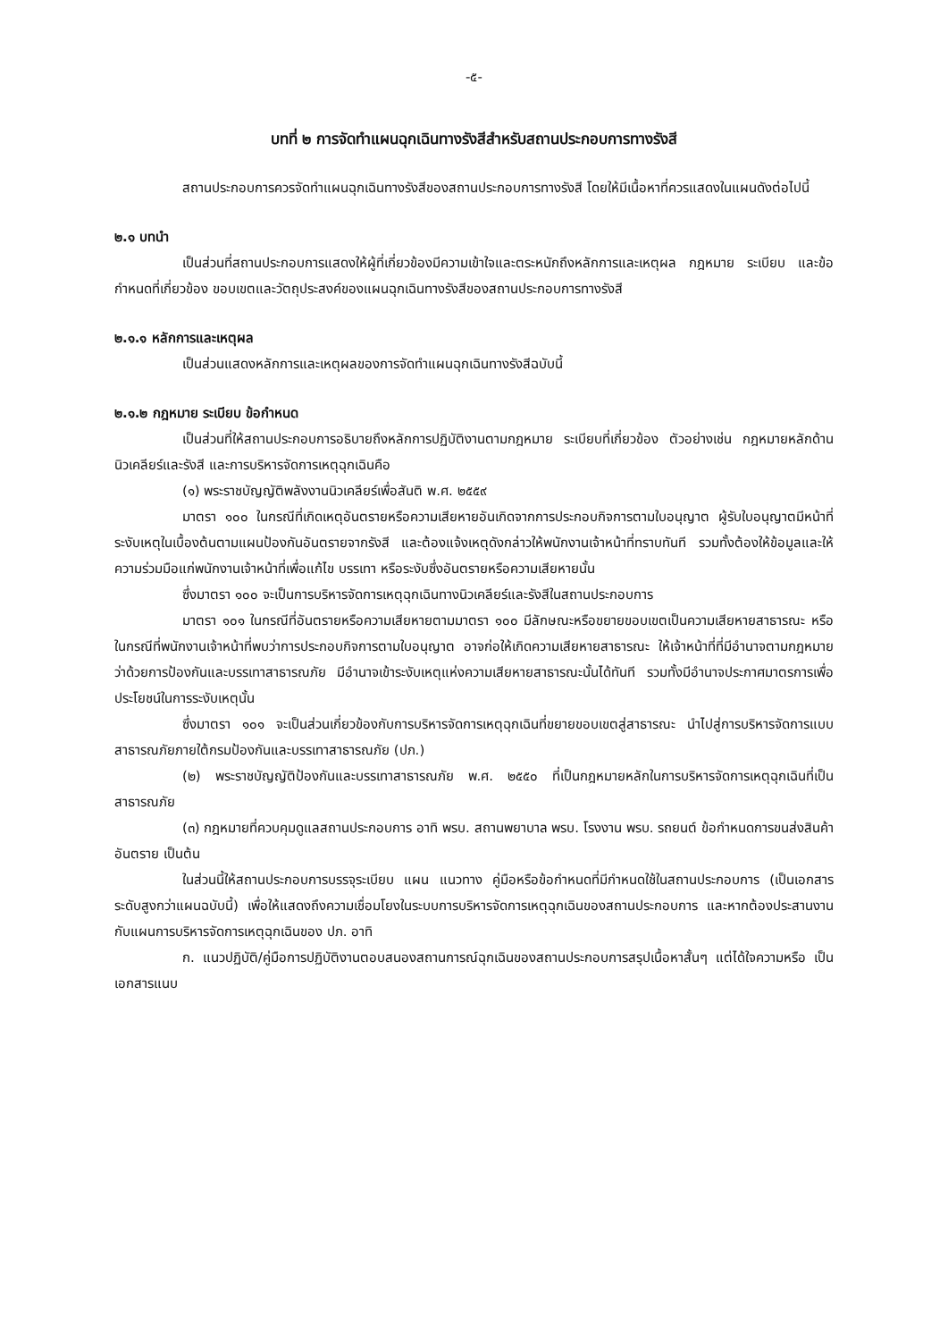-๕-
บทที่ ๒ การจัดทำแผนฉุกเฉินทางรังสีสำหรับสถานประกอบการทางรังสี
สถานประกอบการควรจัดทำแผนฉุกเฉินทางรังสีของสถานประกอบการทางรังสี โดยให้มีเนื้อหาที่ควรแสดงในแผนดังต่อไปนี้
๒.๑ บทนำ
เป็นส่วนที่สถานประกอบการแสดงให้ผู้ที่เกี่ยวข้องมีความเข้าใจและตระหนักถึงหลักการและเหตุผล กฎหมาย ระเบียบ และข้อกำหนดที่เกี่ยวข้อง ขอบเขตและวัตถุประสงค์ของแผนฉุกเฉินทางรังสีของสถานประกอบการทางรังสี
๒.๑.๑ หลักการและเหตุผล
เป็นส่วนแสดงหลักการและเหตุผลของการจัดทำแผนฉุกเฉินทางรังสีฉบับนี้
๒.๑.๒ กฎหมาย ระเบียบ ข้อกำหนด
เป็นส่วนที่ให้สถานประกอบการอธิบายถึงหลักการปฏิบัติงานตามกฎหมาย ระเบียบที่เกี่ยวข้อง ตัวอย่างเช่น กฎหมายหลักด้านนิวเคลียร์และรังสี และการบริหารจัดการเหตุฉุกเฉินคือ
(๑) พระราชบัญญัติพลังงานนิวเคลียร์เพื่อสันติ พ.ศ. ๒๕๕๙
มาตรา ๑๐๐ ในกรณีที่เกิดเหตุอันตรายหรือความเสียหายอันเกิดจากการประกอบกิจการตามใบอนุญาต ผู้รับใบอนุญาตมีหน้าที่ระงับเหตุในเบื้องต้นตามแผนป้องกันอันตรายจากรังสี และต้องแจ้งเหตุดังกล่าวให้พนักงานเจ้าหน้าที่ทราบทันที รวมทั้งต้องให้ข้อมูลและให้ความร่วมมือแก่พนักงานเจ้าหน้าที่เพื่อแก้ไข บรรเทา หรือระงับซึ่งอันตรายหรือความเสียหายนั้น
ซึ่งมาตรา ๑๐๐ จะเป็นการบริหารจัดการเหตุฉุกเฉินทางนิวเคลียร์และรังสีในสถานประกอบการ
มาตรา ๑๐๑ ในกรณีที่อันตรายหรือความเสียหายตามมาตรา ๑๐๐ มีลักษณะหรือขยายขอบเขตเป็นความเสียหายสาธารณะ หรือในกรณีที่พนักงานเจ้าหน้าที่พบว่าการประกอบกิจการตามใบอนุญาต อาจก่อให้เกิดความเสียหายสาธารณะ ให้เจ้าหน้าที่ที่มีอำนาจตามกฎหมายว่าด้วยการป้องกันและบรรเทาสาธารณภัย มีอำนาจเข้าระงับเหตุแห่งความเสียหายสาธารณะนั้นได้ทันที รวมทั้งมีอำนาจประกาศมาตรการเพื่อประโยชน์ในการระงับเหตุนั้น
ซึ่งมาตรา ๑๐๑ จะเป็นส่วนเกี่ยวข้องกับการบริหารจัดการเหตุฉุกเฉินที่ขยายขอบเขตสู่สาธารณะ นำไปสู่การบริหารจัดการแบบสาธารณภัยภายใต้กรมป้องกันและบรรเทาสาธารณภัย (ปภ.)
(๒) พระราชบัญญัติป้องกันและบรรเทาสาธารณภัย พ.ศ. ๒๕๕๐ ที่เป็นกฎหมายหลักในการบริหารจัดการเหตุฉุกเฉินที่เป็นสาธารณภัย
(๓) กฎหมายที่ควบคุมดูแลสถานประกอบการ อาทิ พรบ. สถานพยาบาล พรบ. โรงงาน พรบ. รถยนต์ ข้อกำหนดการขนส่งสินค้าอันตราย เป็นต้น
ในส่วนนี้ให้สถานประกอบการบรรจุระเบียบ แผน แนวทาง คู่มือหรือข้อกำหนดที่มีกำหนดใช้ในสถานประกอบการ (เป็นเอกสารระดับสูงกว่าแผนฉบับนี้) เพื่อให้แสดงถึงความเชื่อมโยงในระบบการบริหารจัดการเหตุฉุกเฉินของสถานประกอบการ และหากต้องประสานงานกับแผนการบริหารจัดการเหตุฉุกเฉินของ ปภ. อาทิ
ก. แนวปฏิบัติ/คู่มือการปฏิบัติงานตอบสนองสถานการณ์ฉุกเฉินของสถานประกอบการสรุปเนื้อหาสั้นๆ แต่ได้ใจความหรือ เป็นเอกสารแนบ